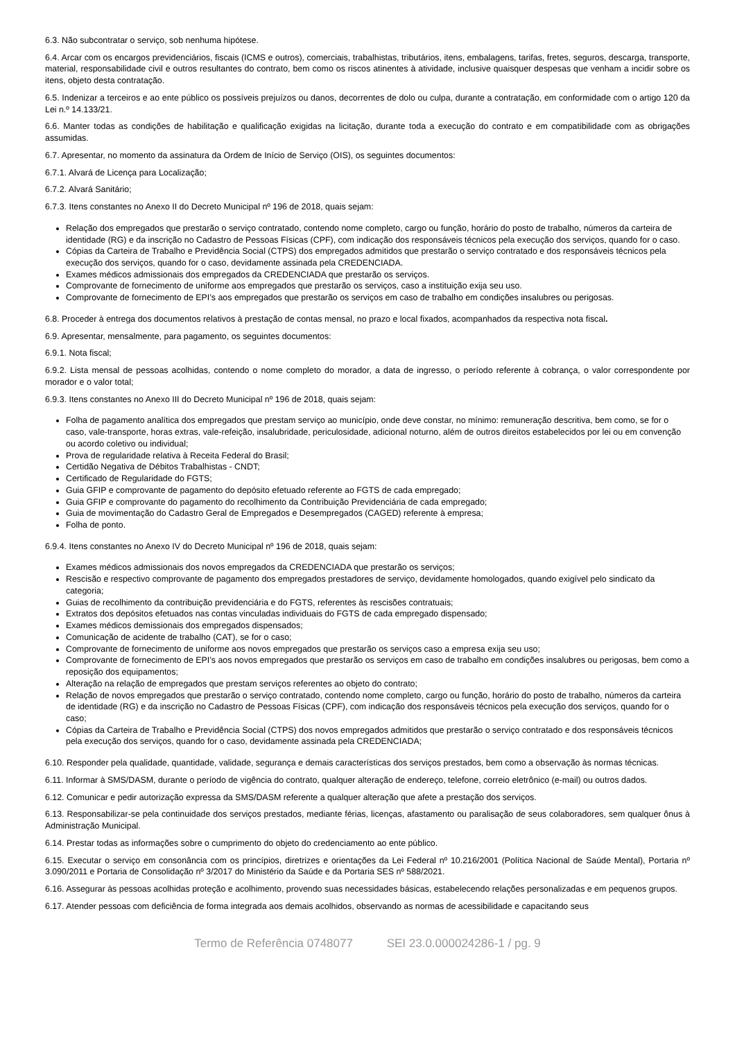6.3. Não subcontratar o serviço, sob nenhuma hipótese.
6.4. Arcar com os encargos previdenciários, fiscais (ICMS e outros), comerciais, trabalhistas, tributários, itens, embalagens, tarifas, fretes, seguros, descarga, transporte, material, responsabilidade civil e outros resultantes do contrato, bem como os riscos atinentes à atividade, inclusive quaisquer despesas que venham a incidir sobre os itens, objeto desta contratação.
6.5. Indenizar a terceiros e ao ente público os possíveis prejuízos ou danos, decorrentes de dolo ou culpa, durante a contratação, em conformidade com o artigo 120 da Lei n.º 14.133/21.
6.6. Manter todas as condições de habilitação e qualificação exigidas na licitação, durante toda a execução do contrato e em compatibilidade com as obrigações assumidas.
6.7. Apresentar, no momento da assinatura da Ordem de Início de Serviço (OIS), os seguintes documentos:
6.7.1. Alvará de Licença para Localização;
6.7.2. Alvará Sanitário;
6.7.3. Itens constantes no Anexo II do Decreto Municipal nº 196 de 2018, quais sejam:
Relação dos empregados que prestarão o serviço contratado, contendo nome completo, cargo ou função, horário do posto de trabalho, números da carteira de identidade (RG) e da inscrição no Cadastro de Pessoas Físicas (CPF), com indicação dos responsáveis técnicos pela execução dos serviços, quando for o caso.
Cópias da Carteira de Trabalho e Previdência Social (CTPS) dos empregados admitidos que prestarão o serviço contratado e dos responsáveis técnicos pela execução dos serviços, quando for o caso, devidamente assinada pela CREDENCIADA.
Exames médicos admissionais dos empregados da CREDENCIADA que prestarão os serviços.
Comprovante de fornecimento de uniforme aos empregados que prestarão os serviços, caso a instituição exija seu uso.
Comprovante de fornecimento de EPI’s aos empregados que prestarão os serviços em caso de trabalho em condições insalubres ou perigosas.
6.8. Proceder à entrega dos documentos relativos à prestação de contas mensal, no prazo e local fixados, acompanhados da respectiva nota fiscal.
6.9. Apresentar, mensalmente, para pagamento, os seguintes documentos:
6.9.1. Nota fiscal;
6.9.2. Lista mensal de pessoas acolhidas, contendo o nome completo do morador, a data de ingresso, o período referente à cobrança, o valor correspondente por morador e o valor total;
6.9.3. Itens constantes no Anexo III do Decreto Municipal nº 196 de 2018, quais sejam:
Folha de pagamento analítica dos empregados que prestam serviço ao município, onde deve constar, no mínimo: remuneração descritiva, bem como, se for o caso, vale-transporte, horas extras, vale-refeição, insalubridade, periculosidade, adicional noturno, além de outros direitos estabelecidos por lei ou em convenção ou acordo coletivo ou individual;
Prova de regularidade relativa à Receita Federal do Brasil;
Certidão Negativa de Débitos Trabalhistas - CNDT;
Certificado de Regularidade do FGTS;
Guia GFIP e comprovante de pagamento do depósito efetuado referente ao FGTS de cada empregado;
Guia GFIP e comprovante do pagamento do recolhimento da Contribuição Previdenciária de cada empregado;
Guia de movimentação do Cadastro Geral de Empregados e Desempregados (CAGED) referente à empresa;
Folha de ponto.
6.9.4. Itens constantes no Anexo IV do Decreto Municipal nº 196 de 2018, quais sejam:
Exames médicos admissionais dos novos empregados da CREDENCIADA que prestarão os serviços;
Rescisão e respectivo comprovante de pagamento dos empregados prestadores de serviço, devidamente homologados, quando exigível pelo sindicato da categoria;
Guias de recolhimento da contribuição previdenciária e do FGTS, referentes às rescisões contratuais;
Extratos dos depósitos efetuados nas contas vinculadas individuais do FGTS de cada empregado dispensado;
Exames médicos demissionais dos empregados dispensados;
Comunicação de acidente de trabalho (CAT), se for o caso;
Comprovante de fornecimento de uniforme aos novos empregados que prestarão os serviços caso a empresa exija seu uso;
Comprovante de fornecimento de EPI’s aos novos empregados que prestarão os serviços em caso de trabalho em condições insalubres ou perigosas, bem como a reposição dos equipamentos;
Alteração na relação de empregados que prestam serviços referentes ao objeto do contrato;
Relação de novos empregados que prestarão o serviço contratado, contendo nome completo, cargo ou função, horário do posto de trabalho, números da carteira de identidade (RG) e da inscrição no Cadastro de Pessoas Físicas (CPF), com indicação dos responsáveis técnicos pela execução dos serviços, quando for o caso;
Cópias da Carteira de Trabalho e Previdência Social (CTPS) dos novos empregados admitidos que prestarão o serviço contratado e dos responsáveis técnicos pela execução dos serviços, quando for o caso, devidamente assinada pela CREDENCIADA;
6.10. Responder pela qualidade, quantidade, validade, segurança e demais características dos serviços prestados, bem como a observação às normas técnicas.
6.11. Informar à SMS/DASM, durante o período de vigência do contrato, qualquer alteração de endereço, telefone, correio eletrônico (e-mail) ou outros dados.
6.12. Comunicar e pedir autorização expressa da SMS/DASM referente a qualquer alteração que afete a prestação dos serviços.
6.13. Responsabilizar-se pela continuidade dos serviços prestados, mediante férias, licenças, afastamento ou paralisação de seus colaboradores, sem qualquer ônus à Administração Municipal.
6.14. Prestar todas as informações sobre o cumprimento do objeto do credenciamento ao ente público.
6.15. Executar o serviço em consonância com os princípios, diretrizes e orientações da Lei Federal nº 10.216/2001 (Política Nacional de Saúde Mental), Portaria nº 3.090/2011 e Portaria de Consolidação nº 3/2017 do Ministério da Saúde e da Portaria SES nº 588/2021.
6.16. Assegurar às pessoas acolhidas proteção e acolhimento, provendo suas necessidades básicas, estabelecendo relações personalizadas e em pequenos grupos.
6.17. Atender pessoas com deficiência de forma integrada aos demais acolhidos, observando as normas de acessibilidade e capacitando seus
Termo de Referência 0748077 SEI 23.0.000024286-1 / pg. 9